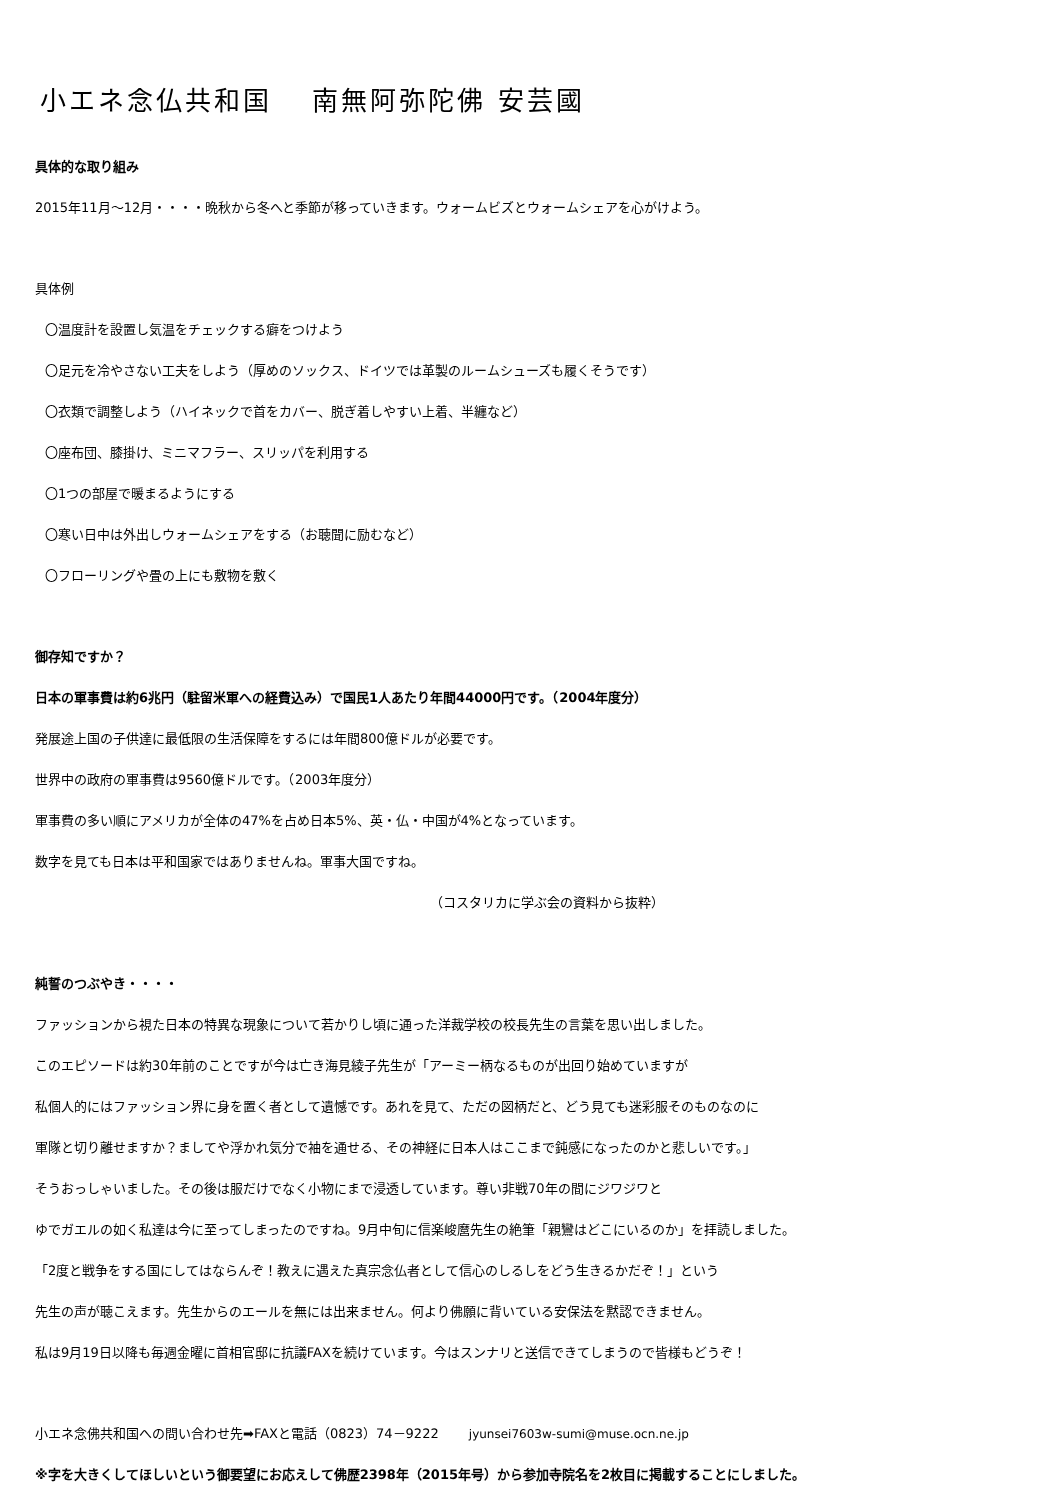小エネ念仏共和国　 南無阿弥陀佛 安芸國
具体的な取り組み
2015年11月～12月・・・・晩秋から冬へと季節が移っていきます。ウォームビズとウォームシェアを心がけよう。
具体例
〇温度計を設置し気温をチェックする癖をつけよう
〇足元を冷やさない工夫をしよう（厚めのソックス、ドイツでは革製のルームシューズも履くそうです）
〇衣類で調整しよう（ハイネックで首をカバー、脱ぎ着しやすい上着、半纏など）
〇座布団、膝掛け、ミニマフラー、スリッパを利用する
〇1つの部屋で暖まるようにする
〇寒い日中は外出しウォームシェアをする（お聴聞に励むなど）
〇フローリングや畳の上にも敷物を敷く
御存知ですか？
日本の軍事費は約6兆円（駐留米軍への経費込み）で国民1人あたり年間44000円です。（2004年度分）
発展途上国の子供達に最低限の生活保障をするには年間800億ドルが必要です。
世界中の政府の軍事費は9560億ドルです。（2003年度分）
軍事費の多い順にアメリカが全体の47%を占め日本5%、英・仏・中国が4%となっています。
数字を見ても日本は平和国家ではありませんね。軍事大国ですね。
（コスタリカに学ぶ会の資料から抜粋）
純誓のつぶやき・・・・
ファッションから視た日本の特異な現象について若かりし頃に通った洋裁学校の校長先生の言葉を思い出しました。
このエピソードは約30年前のことですが今は亡き海見綾子先生が「アーミー柄なるものが出回り始めていますが
私個人的にはファッション界に身を置く者として遺憾です。あれを見て、ただの図柄だと、どう見ても迷彩服そのものなのに
軍隊と切り離せますか？ましてや浮かれ気分で袖を通せる、その神経に日本人はここまで鈍感になったのかと悲しいです。」
そうおっしゃいました。その後は服だけでなく小物にまで浸透しています。尊い非戦70年の間にジワジワと
ゆでガエルの如く私達は今に至ってしまったのですね。9月中旬に信楽峻麿先生の絶筆「親鸞はどこにいるのか」を拝読しました。
「2度と戦争をする国にしてはならんぞ！教えに遇えた真宗念仏者として信心のしるしをどう生きるかだぞ！」という
先生の声が聴こえます。先生からのエールを無には出来ません。何より佛願に背いている安保法を黙認できません。
私は9月19日以降も毎週金曜に首相官邸に抗議FAXを続けています。今はスンナリと送信できてしまうので皆様もどうぞ！
小エネ念佛共和国への問い合わせ先➡FAXと電話（0823）74－9222 　　jyunsei7603w-sumi@muse.ocn.ne.jp
※字を大きくしてほしいという御要望にお応えして佛歴2398年（2015年号）から参加寺院名を2枚目に掲載することにしました。